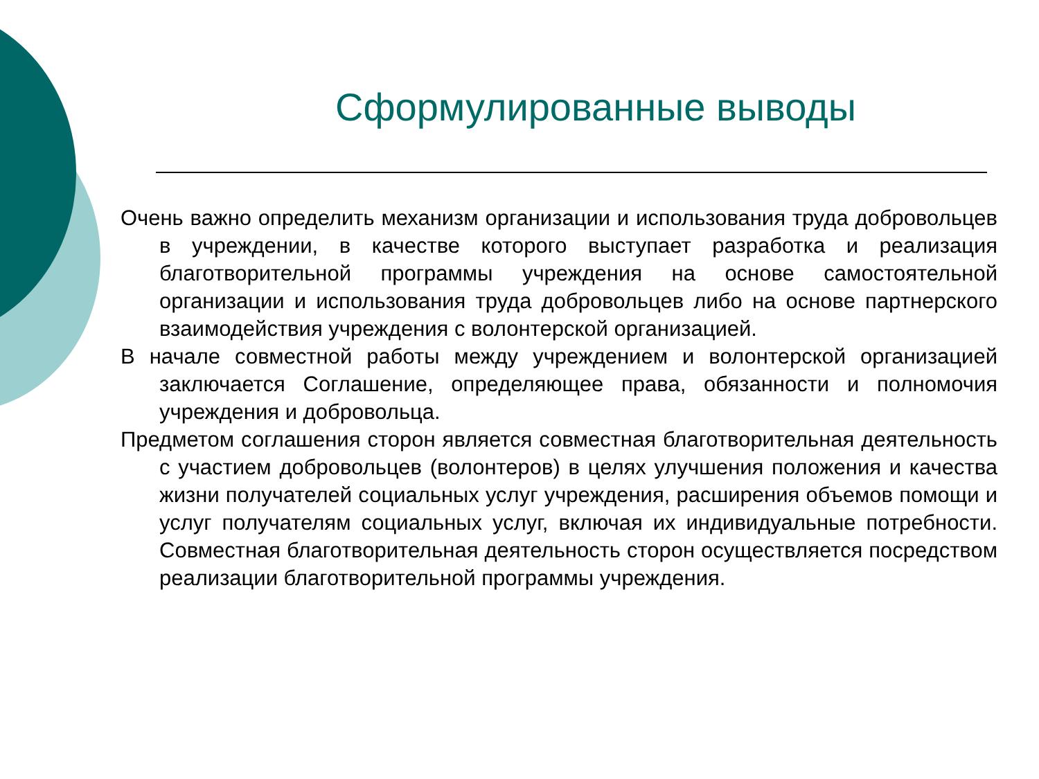Сформулированные выводы
Очень важно определить механизм организации и использования труда добровольцев в учреждении, в качестве которого выступает разработка и реализация благотворительной программы учреждения на основе самостоятельной организации и использования труда добровольцев либо на основе партнерского взаимодействия учреждения с волонтерской организацией.
В начале совместной работы между учреждением и волонтерской организацией заключается Соглашение, определяющее права, обязанности и полномочия учреждения и добровольца.
Предметом соглашения сторон является совместная благотворительная деятельность с участием добровольцев (волонтеров) в целях улучшения положения и качества жизни получателей социальных услуг учреждения, расширения объемов помощи и услуг получателям социальных услуг, включая их индивидуальные потребности. Совместная благотворительная деятельность сторон осуществляется посредством реализации благотворительной программы учреждения.